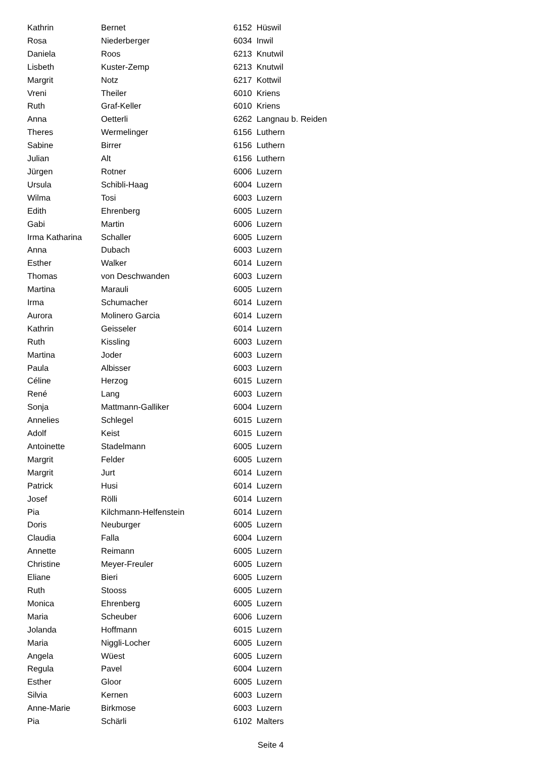| Kathrin | Bernet | 6152 | Hüswil |
| Rosa | Niederberger | 6034 | Inwil |
| Daniela | Roos | 6213 | Knutwil |
| Lisbeth | Kuster-Zemp | 6213 | Knutwil |
| Margrit | Notz | 6217 | Kottwil |
| Vreni | Theiler | 6010 | Kriens |
| Ruth | Graf-Keller | 6010 | Kriens |
| Anna | Oetterli | 6262 | Langnau b. Reiden |
| Theres | Wermelinger | 6156 | Luthern |
| Sabine | Birrer | 6156 | Luthern |
| Julian | Alt | 6156 | Luthern |
| Jürgen | Rotner | 6006 | Luzern |
| Ursula | Schibli-Haag | 6004 | Luzern |
| Wilma | Tosi | 6003 | Luzern |
| Edith | Ehrenberg | 6005 | Luzern |
| Gabi | Martin | 6006 | Luzern |
| Irma Katharina | Schaller | 6005 | Luzern |
| Anna | Dubach | 6003 | Luzern |
| Esther | Walker | 6014 | Luzern |
| Thomas | von Deschwanden | 6003 | Luzern |
| Martina | Marauli | 6005 | Luzern |
| Irma | Schumacher | 6014 | Luzern |
| Aurora | Molinero Garcia | 6014 | Luzern |
| Kathrin | Geisseler | 6014 | Luzern |
| Ruth | Kissling | 6003 | Luzern |
| Martina | Joder | 6003 | Luzern |
| Paula | Albisser | 6003 | Luzern |
| Céline | Herzog | 6015 | Luzern |
| René | Lang | 6003 | Luzern |
| Sonja | Mattmann-Galliker | 6004 | Luzern |
| Annelies | Schlegel | 6015 | Luzern |
| Adolf | Keist | 6015 | Luzern |
| Antoinette | Stadelmann | 6005 | Luzern |
| Margrit | Felder | 6005 | Luzern |
| Margrit | Jurt | 6014 | Luzern |
| Patrick | Husi | 6014 | Luzern |
| Josef | Rölli | 6014 | Luzern |
| Pia | Kilchmann-Helfenstein | 6014 | Luzern |
| Doris | Neuburger | 6005 | Luzern |
| Claudia | Falla | 6004 | Luzern |
| Annette | Reimann | 6005 | Luzern |
| Christine | Meyer-Freuler | 6005 | Luzern |
| Eliane | Bieri | 6005 | Luzern |
| Ruth | Stooss | 6005 | Luzern |
| Monica | Ehrenberg | 6005 | Luzern |
| Maria | Scheuber | 6006 | Luzern |
| Jolanda | Hoffmann | 6015 | Luzern |
| Maria | Niggli-Locher | 6005 | Luzern |
| Angela | Wüest | 6005 | Luzern |
| Regula | Pavel | 6004 | Luzern |
| Esther | Gloor | 6005 | Luzern |
| Silvia | Kernen | 6003 | Luzern |
| Anne-Marie | Birkmose | 6003 | Luzern |
| Pia | Schärli | 6102 | Malters |
Seite 4